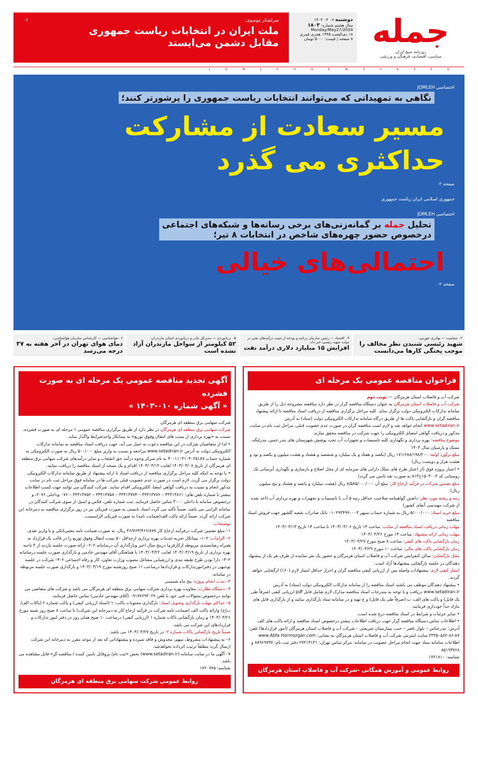جمله
روزنامه صبح ایران
سیاسی، اقتصادی، فرهنگی و ورزشی
دوشنبه ۰۷ ۰۳ ۱۴۰۳
سال هشتم شماره: ۱۸۰۳
Monday/May27/2024
۱۸ ذی‌القعده ۱۴۴۵ هجری قمری
۸ صفحه | قیمت: ۵۰۰۰ تومان
سرلشکر موسوی: ۰۲
ملت ایران در انتخابات ریاست جمهوری
مقابل دشمن می‌ایستد
JOMLEHNEWSPAPER
اختصاصی JOMLEH
نگاهی به تمهیداتی که می‌توانند انتخابات ریاست جمهوری را پرشورتر کنند؛
مسیر سعادت از مشارکت
حداکثری می گذرد
صفحه ۰۲
جمهوری اسلامی ایران ریاست جمهوری
اختصاصی JOMLEH
تحلیل جمله بر گمانه‌زنی‌های برخی رسانه‌ها و شبکه‌های اجتماعی
درخصوص حضور چهره‌های شاخص در انتخابات ۸ تیر؛
احتمالی‌های خیالی
صفحه ۰۲
۰۲ سیاست — بهادری جهرمی:
شهید رئیسی شنیدن نظر مخالف را موجب پختگی کارها می‌دانست
۰۴ اقتصاد — رئیس سازمان برنامه و بودجه از تثبیت درآمدهای نفتی در دولت شهید رئیسی خبر داد:
افزایش ۱۵ میلیارد دلاری درآمد نفت
۰۵ دریانوردی — مدیرکل بنادر و دریانوردی استان مازندران:
۵۲ کیلومتر از سواحل مازندران آزاد نشده است
۰۶ هواشناسی — کارشناس سازمان هواشناسی:
دمای هوای تهران در آخر هفته به ۳۷ درجه می‌رسد
فراخوان مناقصه عمومی یک مرحله ای
شرکت آب و فاضلاب استان هرمزگان — نوبت دوم
شرکت آب و فاضلاب استان هرمزگان به عنوان دستگاه مناقصه گزار در نظر دارد مناقصه مشروحه ذیل را از طریق سامانه تدارکات الکترونیکی دولت برگزار نماید. کلیه مراحل برگزاری مناقصه از دریافت اسناد مناقصه تا ارائه پیشنهاد مناقصه گران و بازگشایی پاکت ها از طریق درگاه سامانه تدارکات الکترونیکی دولت (ستاد) به آدرس www.setadiran.ir انجام خواهد شد و لازم است مناقصه گران در صورت عدم عضویت قبلی، مراحل ثبت نام در سایت مذکور و دریافت گواهی امضای الکترونیکی را جهت شرکت در مناقصه محقق سازند.
موضوع مناقصه: بهره برداری و نگهداری کلیه تاسیسات و تجهیزات آب تحت پوشش شهرستان های بندر خمیر، بندرلنگه، بستک و پارسیان سال ۱۴۰۳
مبلغ برآورد اولیه: ۱۷۱/۶۸۸/۱۹۸/۲۰۰ ریال (یکصد و هفتاد و یک میلیارد و ششصد و هشتاد و هشت میلیون و یکصد و نود و هشت هزار و دویست ریال)
• اعتبار پروژه فوق (از اعتبار طرح های تملک دارایی های سرمایه ای از محل اصلاح و بازسازی و نگهداری آبرسانی تک روستایی کد ۱۵۰۳۰۰۳ح۸۱۳ به صورت نقد تامین می گردد)
مبلغ تضمین شرکت در فرآیند ارجاع کار: مبلغ آن ۸/۵۸۵/۰۰۰/۰۰۰ ریال (هشت میلیارد و پانصد و هشتاد و پنج میلیون ریال).
رتبه و رشته مورد نظر: داشتن گواهینامه صلاحیت حداقل رتبه ۵ آب یا تاسیسات و تجهیزات و بهره برداری آب (اخذ شده از شرکت مهندسی آبفای کشور)
مبلغ خرید اسناد: ۵/۰۰۰/۰۰۰ ریال به شماره حساب سپهر ۰۱۰۲۹۳۴۹۹۰۰۰۳ بانک صادرات شعبه گلشهر جهت فروش اسناد مناقصه
مهلت زمانی دریافت اسناد مناقصه از سایت: ساعت ۱۴ تاریخ ۱۴۰۳/۰۳/۰۶ تا ساعت ۱۴ تاریخ ۱۴۰۳/۰۳/۱۳
مهلت زمانی ارائه پیشنهاد: ساعت ۱۴ مورخ ۱۴۰۳/۰۳/۲۶
زمان بازگشایی پاکت های کیفی: ساعت ۸ صبح مورخ ۱۴۰۳/۰۳/۲۷
زمان بازگشایی پاکت های مالی: ساعت ۱۰ مورخ ۱۴۰۳/۰۳/۲۹
محل بازگشایی: سالن کنفرانس شرکت آب و فاضلاب استان هرمزگان و حضور یک نفر نماینده از طرف هر یک از پیشنهاد دهندگان در جلسه بازگشایی پیشنهادها آزاد است.
امتیاز کیفی لازم: پیشنهادات واصله پس از ارزیابی کیفی مناقصه گران و احراز حداقل امتیاز لازم (۶۰٪) ازگشایی خواهد گردید.
• پیشنهاد دهندگان موظف می باشند اسناد مناقصه را از سامانه تدارکات الکترونیکی دولت (ستاد) به آدرس www.setadiran.ir دریافت و با توجه به مندرجات اسناد مناقصه مدارک لازم شامل فایل pdf ارزیابی کیفی (صرفاً طی یک فایل) و پاکت های الف، ب (صرفاً طی یک فایل) و ج تهیه و در سامانه ستاد بارگذاری نمایید و از بارگذاری فایل های مازاد جداً خودداری فرمایید.
• سایر جزئیات و شرایط در اسناد مناقصه درج شده است.
• اطلاعات تماس دستگاه مناقصه گزار جهت دریافت اطلاعات بیشتر درخصوص اسناد مناقصه و ارائه پاکت های الف آدرس: بندرعباس – بلوار ناصر – جنب بیمارستان شریعتی – شرکت آب و فاضلاب استان هرمزگان (امور قراردادها) تلفن: ۸۷-۸۶-۳۳۳۵۰۵۸۲ سایت اینترنتی شرکت آب و فاضلاب استان هرمزگان به نشانی: www.Abfa Hormozgan.com اطلاعات سامانه ستاد جهت انجام مراحل عضویت در سامانه: مرکز تماس تهران: ۲۷۳۱۳۱۳۱ دفتر ثبت نام: ۸۸۹۶۹۷۳۷ و ۸۵۱۹۳۷۶۸
شناسه: ۱۷۲۱۸۱۰
روابط عمومی و آموزش همگانی -شرکت آب و فاضلاب استان هرمزگان
آگهی تجدید مناقصه عمومی یک مرحله ای به صورت فشرده
« آگهی شماره ۰۱۰-۱۴۰۳ »
شرکت سهامی برق منطقه ای هرمزگان
شرکت سهامی برق منطقه ای هرمزگان در نظر دارد از طریق برگزاری مناقصه عمومی ۱ مرحله ای به صورت فشرده، نسبت به «بهره برداری از پست های انتقال وفوق توزیع» به پیمانکار واجدشرایط واگذار نماید.
• لذا از متقاضیان شرکت در این مناقصه دعوت به عمل می آید، جهت دریافت اسناد مناقصه به سامانه تدارکات الکترونیکی دولت به آدرس www.setadiran.ir مراجعه و نسبت به واریز مبلغ ۵۰۰/۰۰۰ ریال به صورت الکترونیکی به شماره حساب ۴۰۰۱۱۰۳۱۰۴۰۲۵۱۸۷ به نام تمرکز وجوه درآمد حق انشعاب و سایر درآمدهای شرکت سهامی برق منطقه ای هرمزگان از تاریخ ۱۴۰۳/۰۳/۰۸ لغایت ۱۴۰۳/۰۳/۱۲ اقدام و یک نسخه از اسناد مناقصه را دریافت نمایند.
• با توجه به اینکه کلیه مراحل برگزاری مناقصه از دریافت اسناد تا ارائه پیشنهاد از طریق سامانه تدارکات الکترونیکی دولت برگزار می گردد، لازم است در صورت عدم عضویت قبلی شرکت ها در سامانه فوق مراحل ثبت نام در سایت مذکور انجام و نسبت به دریافت گواهی امضا، الکترونیکی اقدام نمایند. شرکت کنندگان می توانند جهت کسب اطلاعات بیشتر با شماره تلفن های: ۳۳۳۱۳۸۶۱ – ۳۳۳۱۳۷۷۶ – ۳۳۳۱۳۷۷۴ – ۳۳۳۱۳۷۵۸ – ۳۳۳۱۳۷۵۲ – ۰۷۶ وداخلی ۲۰۷۶، و درخصوص سامانه با داخلی ۳۰۰۰ تماس حاصل فرمایند. ثبت شماره تلفن، فکس و ایمیل از سوی شرکت کنندگان در سامانه الزامی می باشد. ضمناً تأکید می گردد اسناد بایستی به صورت فیزیکی نیز در روز برگزاری مناقصه به دبیرخانه این شرکت ارائه گردد. ضمناً ارائه پاکت الف(ضمانت نامه) به صورت فیزیکی الزامیست.
توضیحات:
۱– مبلغ تضمین شرکت درفرآیند ارجاع کار ۳۶/۷۶۳/۴۶۶/۸۷۷ ریال، به صورت ضمانت نامه معتبربانکی و یا واریز نقدی.
۲– الزامات: ۲–۱– پیمانکار تجربه خدمات بهره برداری ازحداقل ۵۰ پست انتقال وفوق توزیع را در قالب یک قرارداد به همراه رضایتمندی مربوطه ازکارفرما درپنج سال اخیر وبارگذاری آن درسامانه ۲–۲– ارائه صورت جلسه بازدید از ۴ ناحیه بهره برداری از تاریخ ۱۴۰۳/۰۳/۱۹ لغایت ۱۴۰۳/۰۳/۲۲ با هماهنگی آقای مهندس خادمی و بارگذاری صورت جلسه درسامانه ۲–۳– دارا بودن طرح طبقه بندی و ارزشیابی مشاغل مصوب وزارت تعاون، کار و رفاه اجتماعی ۲–۴– شرکت در جلسه توجیهی در دفترامورتدارکات و قراردادها درساعت ۱۱ صبح روزشنبه مورخ ۱۴۰۳/۰۳/۱۹ و بارگذاری صورت جلسه مربوطه در سامانه.
۳– مدت انجام پروژه: پنج ماه شمسی
۴– دستگاه نظارت: معاونت بهره برداری شرکت سهامی برق منطقه ای هرمزگان می باشد و شرکت های متقاضی می توانند درخصوص سئوالات فنی خود با تلفن ۰۹۱۷۷۶۹۳۰۲۹ (آقای مهندس خادمی) تماس حاصل فرمایند.
۵– حداکثر مهلت بارگذاری وتحویل اسناد: بارگذاری محتویات پاکت: ۱ (اسناد ارزیابی کیفی) و پاکت شماره ۲ (پاکات الف/ب/ج) وارائه پاکت الف (ضمانت نامه شرکت در فرآیند ارجاع کار به دبیرخانه این شرکت) تا ساعت ۸ صبح روز شنبه مورخ ۱۴۰۳/۰۳/۲۶ و زمان بازگشایی پاکات شماره ۱ (ارزیابی کیفی) درساعت ۱۰ صبح همان روز در دفتر امور تدارکات و قراردادهای این شرکت می باشد.
ضمناً تاریخ بازگشایی پاکات شماره ۲: در تاریخ ۱۴۰۳/۰۳/۲۷ می باشد.
۶– به پیشنهادات مشروط، مبهم، مخدوش و فاقد سپرده و پیشنهاداتی که بعد از موعد مقرر به دبیرخانه این شرکت ارسال گردد مطلقاً ترتیب اثرداده نخواهدشد.
۷– آگهی ما در سایت سامانه (www.setadiran.ir) بخش «ثبت نام/ پروفایل تامین کننده / مناقصه گر» قابل مشاهده می باشد.
شناسه: ۱۷۲۰۷۷۵
روابط عمومی شرکت سهامی برق منطقه ای هرمزگان